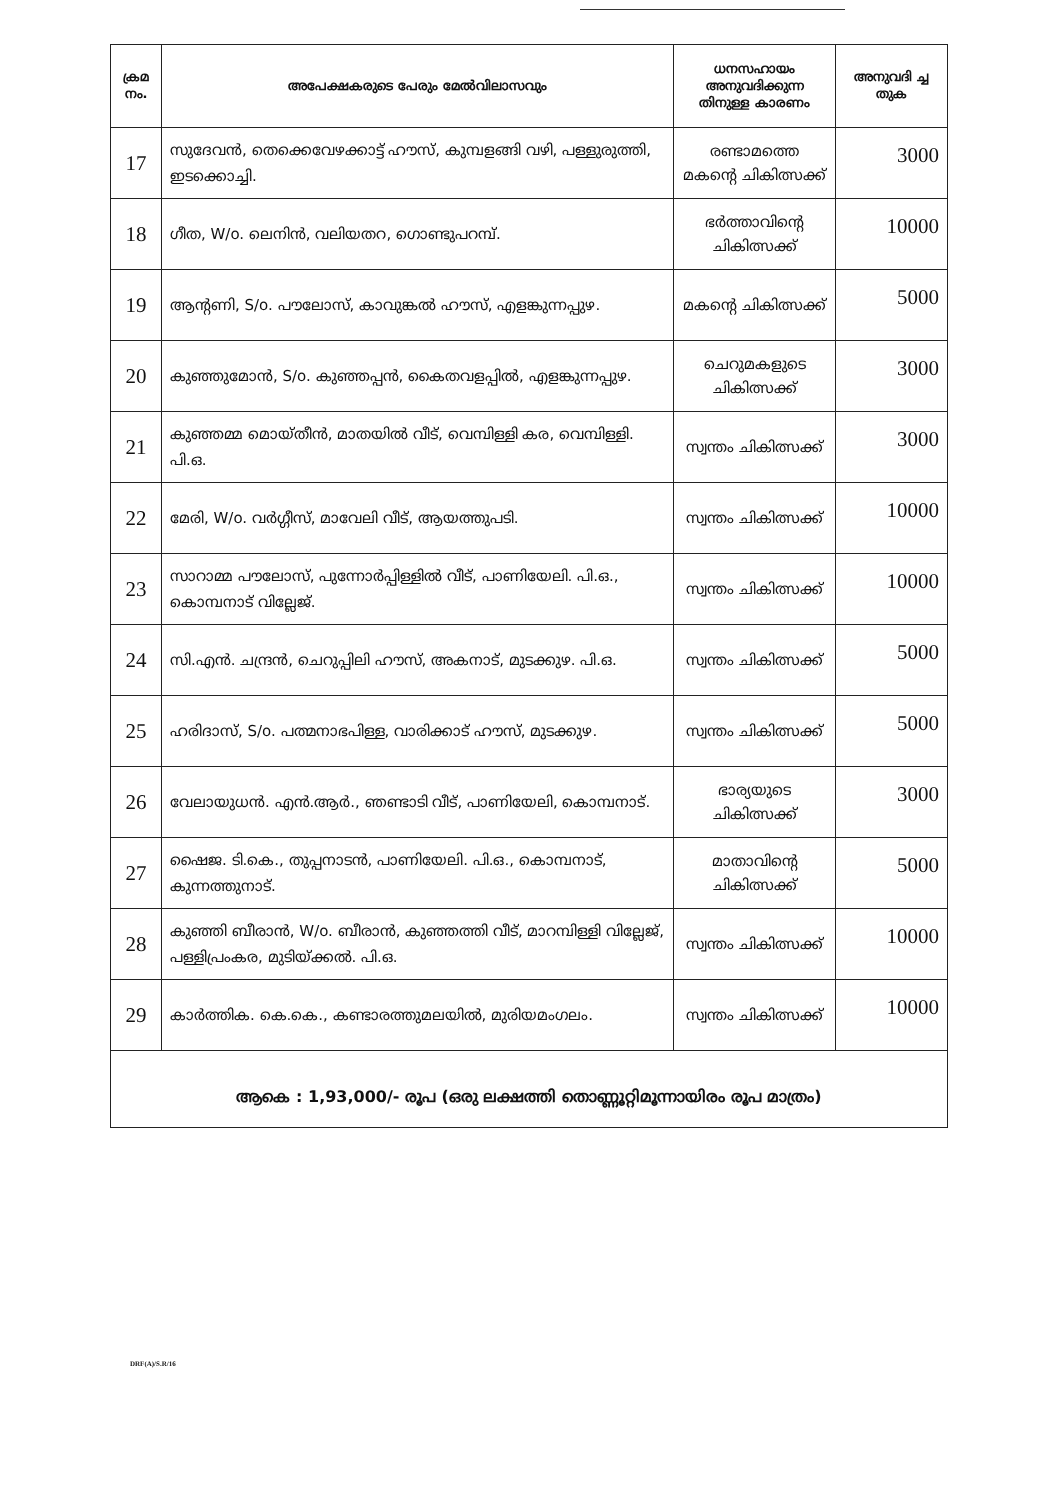| ക്രമ നം. | അപേക്ഷകരുടെ പേരും മേൽവിലാസവും | ധനസഹായം അനുവദിക്കുന്ന തിനുള്ള കാരണം | അനുവദി ച്ച തുക |
| --- | --- | --- | --- |
| 17 | സുദേവൻ, തെക്കെവേഴക്കാട്ട് ഹൗസ്, കുമ്പളങ്ങി വഴി, പള്ളുരുത്തി, ഇടക്കൊച്ചി. | രണ്ടാമത്തെ മകന്റെ ചികിത്സക്ക് | 3000 |
| 18 | ഗീത, W/o. ലെനിൻ, വലിയതറ, ഗൊണ്ടുപറമ്പ്. | ഭർത്താവിന്റെ ചികിത്സക്ക് | 10000 |
| 19 | ആന്റണി, S/o. പൗലോസ്, കാവുങ്കൽ ഹൗസ്, എളങ്കുന്നപ്പുഴ. | മകന്റെ ചികിത്സക്ക് | 5000 |
| 20 | കുഞ്ഞുമോൻ, S/o. കുഞ്ഞപ്പൻ, കൈതവളപ്പിൽ, എളങ്കുന്നപ്പുഴ. | ചെറുമകളുടെ ചികിത്സക്ക് | 3000 |
| 21 | കുഞ്ഞമ്മ മൊയ്തീൻ, മാതയിൽ വീട്, വെമ്പിള്ളി കര, വെമ്പിള്ളി. പി.ഒ. | സ്വന്തം ചികിത്സക്ക് | 3000 |
| 22 | മേരി, W/o. വർഗ്ഗീസ്, മാവേലി വീട്, ആയത്തുപടി. | സ്വന്തം ചികിത്സക്ക് | 10000 |
| 23 | സാറാമ്മ പൗലോസ്, പുന്നോർപ്പിള്ളിൽ വീട്, പാണിയേലി. പി.ഒ., കൊമ്പനാട് വില്ലേജ്. | സ്വന്തം ചികിത്സക്ക് | 10000 |
| 24 | സി.എൻ. ചന്ദ്രൻ, ചെറുപ്പിലി ഹൗസ്, അകനാട്, മുടക്കുഴ. പി.ഒ. | സ്വന്തം ചികിത്സക്ക് | 5000 |
| 25 | ഹരിദാസ്, S/o. പത്മനാഭപിള്ള, വാരിക്കാട് ഹൗസ്, മുടക്കുഴ. | സ്വന്തം ചികിത്സക്ക് | 5000 |
| 26 | വേലായുധൻ. എൻ.ആർ., ഞണ്ടാടി വീട്, പാണിയേലി, കൊമ്പനാട്. | ഭാര്യയുടെ ചികിത്സക്ക് | 3000 |
| 27 | ഷൈജ. ടി.കെ., തുപ്പനാടൻ, പാണിയേലി. പി.ഒ., കൊമ്പനാട്, കുന്നത്തുനാട്. | മാതാവിന്റെ ചികിത്സക്ക് | 5000 |
| 28 | കുഞ്ഞി ബീരാൻ, W/o. ബീരാൻ, കുഞ്ഞത്തി വീട്, മാറമ്പിള്ളി വില്ലേജ്, പള്ളിപ്രംകര, മുടിയ്ക്കൽ. പി.ഒ. | സ്വന്തം ചികിത്സക്ക് | 10000 |
| 29 | കാർത്തിക. കെ.കെ., കണ്ടാരത്തുമലയിൽ, മുരിയമംഗലം. | സ്വന്തം ചികിത്സക്ക് | 10000 |
| ആകെ : 1,93,000/- രൂപ (ഒരു ലക്ഷത്തി തൊണ്ണൂറ്റിമൂന്നായിരം രൂപ മാത്രം) | | | |
DRF(A)/S.R/16